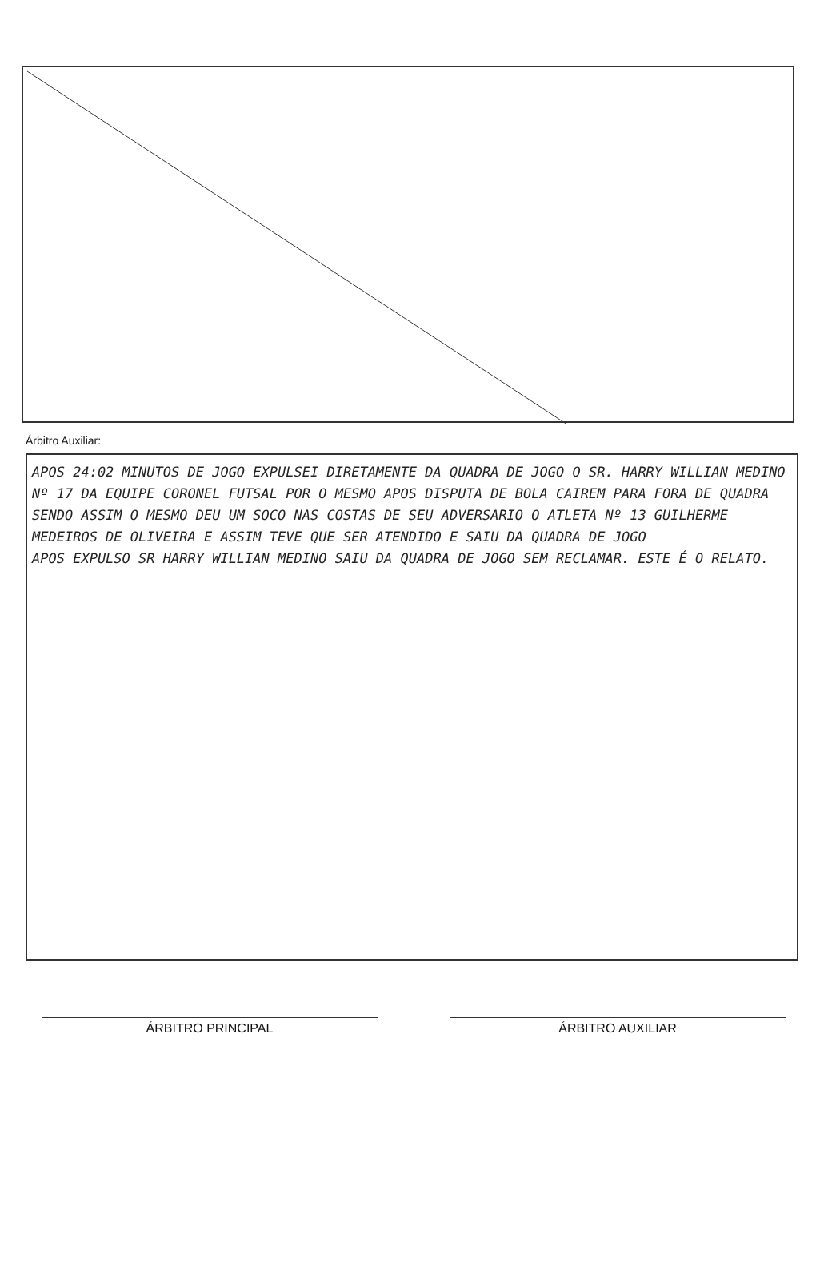Árbitro Auxiliar:
APOS 24:02 MINUTOS DE JOGO EXPULSEI DIRETAMENTE DA QUADRA DE JOGO O SR. HARRY WILLIAN MEDINO Nº 17 DA EQUIPE CORONEL FUTSAL POR O MESMO APOS DISPUTA DE BOLA CAIREM PARA FORA DE QUADRA SENDO ASSIM O MESMO DEU UM SOCO NAS COSTAS DE SEU ADVERSARIO O ATLETA Nº 13 GUILHERME MEDEIROS DE OLIVEIRA E ASSIM TEVE QUE SER ATENDIDO E SAIU DA QUADRA DE JOGO
APOS EXPULSO SR HARRY WILLIAN MEDINO SAIU DA QUADRA DE JOGO SEM RECLAMAR. ESTE É O RELATO.
ÁRBITRO PRINCIPAL ÁRBITRO AUXILIAR